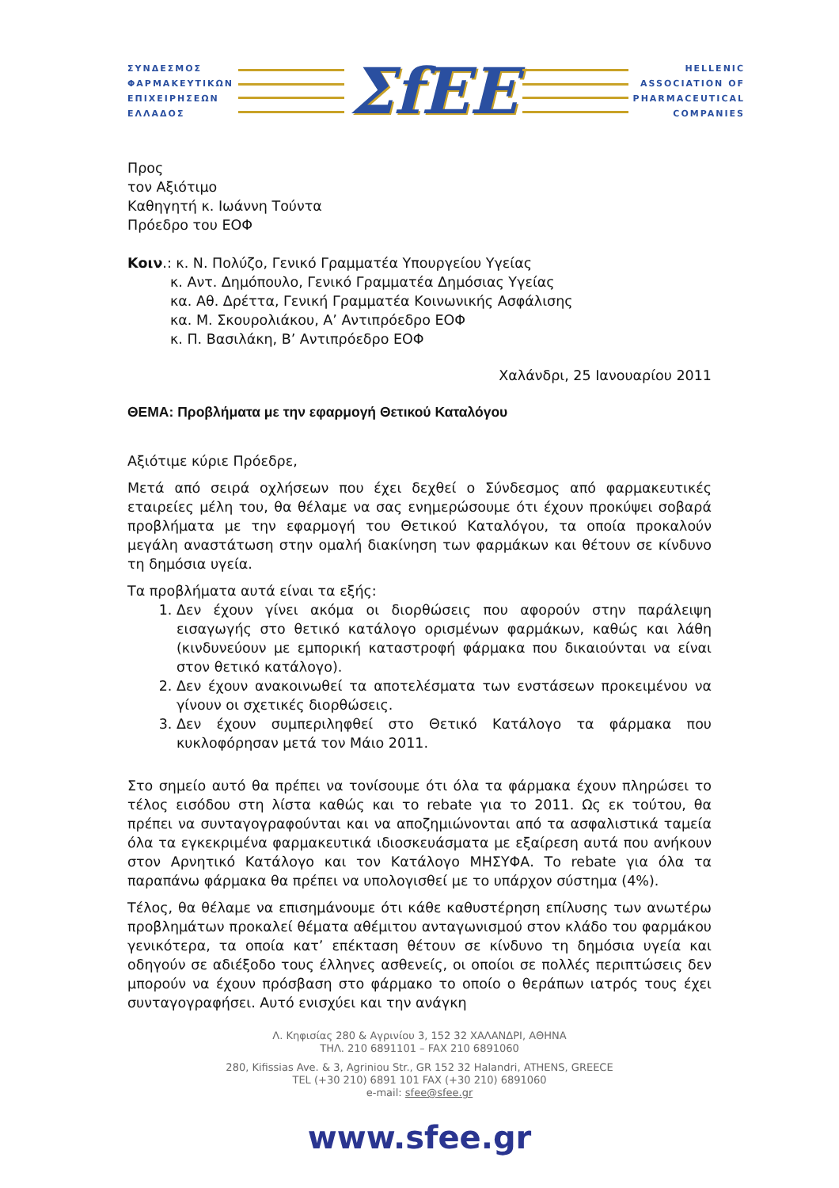ΣΥΝΔΕΣΜΟΣ
ΦΑΡΜΑΚΕΥΤΙΚΩΝ
ΕΠΙΧΕΙΡΗΣΕΩΝ
ΕΛΛΑΔΟΣ
ΣfEE
HELLENIC
ASSOCIATION OF
PHARMACEUTICAL
COMPANIES
Προς
τον Αξιότιμο
Καθηγητή κ. Ιωάννη Τούντα
Πρόεδρο του ΕΟΦ
Κοιν.: κ. Ν. Πολύζο, Γενικό Γραμματέα Υπουργείου Υγείας
κ. Αντ. Δημόπουλο, Γενικό Γραμματέα Δημόσιας Υγείας
κα. Αθ. Δρέττα, Γενική Γραμματέα Κοινωνικής Ασφάλισης
κα. Μ. Σκουρολιάκου, Α’ Αντιπρόεδρο ΕΟΦ
κ. Π. Βασιλάκη, Β’ Αντιπρόεδρο ΕΟΦ
Χαλάνδρι, 25 Ιανουαρίου 2011
ΘΕΜΑ: Προβλήματα με την εφαρμογή Θετικού Καταλόγου
Αξιότιμε κύριε Πρόεδρε,
Μετά από σειρά οχλήσεων που έχει δεχθεί ο Σύνδεσμος από φαρμακευτικές εταιρείες μέλη του, θα θέλαμε να σας ενημερώσουμε ότι έχουν προκύψει σοβαρά προβλήματα με την εφαρμογή του Θετικού Καταλόγου, τα οποία προκαλούν μεγάλη αναστάτωση στην ομαλή διακίνηση των φαρμάκων και θέτουν σε κίνδυνο τη δημόσια υγεία.
Τα προβλήματα αυτά είναι τα εξής:
1. Δεν έχουν γίνει ακόμα οι διορθώσεις που αφορούν στην παράλειψη εισαγωγής στο θετικό κατάλογο ορισμένων φαρμάκων, καθώς και λάθη (κινδυνεύουν με εμπορική καταστροφή φάρμακα που δικαιούνται να είναι στον θετικό κατάλογο).
2. Δεν έχουν ανακοινωθεί τα αποτελέσματα των ενστάσεων προκειμένου να γίνουν οι σχετικές διορθώσεις.
3. Δεν έχουν συμπεριληφθεί στο Θετικό Κατάλογο τα φάρμακα που κυκλοφόρησαν μετά τον Μάιο 2011.
Στο σημείο αυτό θα πρέπει να τονίσουμε ότι όλα τα φάρμακα έχουν πληρώσει το τέλος εισόδου στη λίστα καθώς και το rebate για το 2011. Ως εκ τούτου, θα πρέπει να συνταγογραφούνται και να αποζημιώνονται από τα ασφαλιστικά ταμεία όλα τα εγκεκριμένα φαρμακευτικά ιδιοσκευάσματα με εξαίρεση αυτά που ανήκουν στον Αρνητικό Κατάλογο και τον Κατάλογο ΜΗΣΥΦΑ. Το rebate για όλα τα παραπάνω φάρμακα θα πρέπει να υπολογισθεί με το υπάρχον σύστημα (4%).
Τέλος, θα θέλαμε να επισημάνουμε ότι κάθε καθυστέρηση επίλυσης των ανωτέρω προβλημάτων προκαλεί θέματα αθέμιτου ανταγωνισμού στον κλάδο του φαρμάκου γενικότερα, τα οποία κατ’ επέκταση θέτουν σε κίνδυνο τη δημόσια υγεία και οδηγούν σε αδιέξοδο τους έλληνες ασθενείς, οι οποίοι σε πολλές περιπτώσεις δεν μπορούν να έχουν πρόσβαση στο φάρμακο το οποίο ο θεράπων ιατρός τους έχει συνταγογραφήσει. Αυτό ενισχύει και την ανάγκη
Λ. Κηφισίας 280 & Αγρινίου 3, 152 32 ΧΑΛΑΝΔΡΙ, ΑΘΗΝΑ
ΤΗΛ. 210 6891101 – FAX 210 6891060
280, Kifissias Ave. & 3, Agriniou Str., GR 152 32 Halandri, ATHENS, GREECE
TEL (+30 210) 6891 101 FAX (+30 210) 6891060
e-mail: sfee@sfee.gr
www.sfee.gr